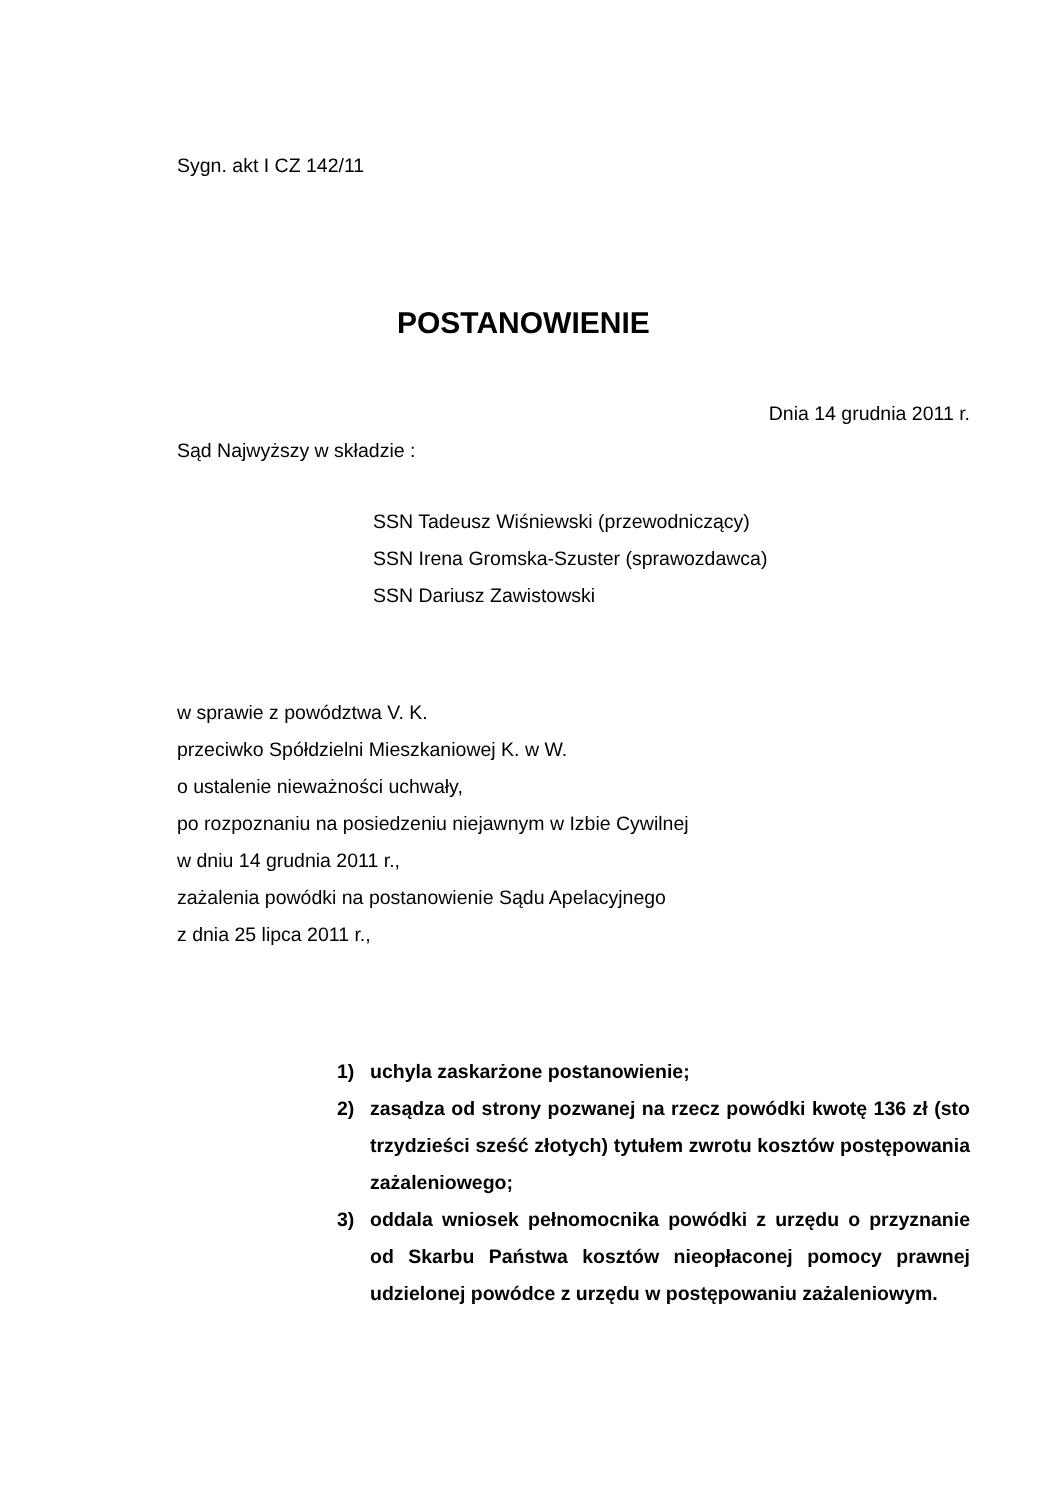Sygn. akt I CZ 142/11
POSTANOWIENIE
Dnia 14 grudnia 2011 r.
Sąd Najwyższy w składzie :
SSN Tadeusz Wiśniewski (przewodniczący)
SSN Irena Gromska-Szuster (sprawozdawca)
SSN Dariusz Zawistowski
w sprawie z powództwa V. K.
przeciwko Spółdzielni Mieszkaniowej K. w W.
o ustalenie nieważności uchwały,
po rozpoznaniu na posiedzeniu niejawnym w Izbie Cywilnej
w dniu 14 grudnia 2011 r.,
zażalenia powódki na postanowienie Sądu Apelacyjnego
z dnia 25 lipca 2011 r.,
1) uchyla zaskarżone postanowienie;
2) zasądza od strony pozwanej na rzecz powódki kwotę 136 zł (sto trzydzieści sześć złotych) tytułem zwrotu kosztów postępowania zażaleniowego;
3) oddala wniosek pełnomocnika powódki z urzędu o przyznanie od Skarbu Państwa kosztów nieopłaconej pomocy prawnej udzielonej powódce z urzędu w postępowaniu zażaleniowym.